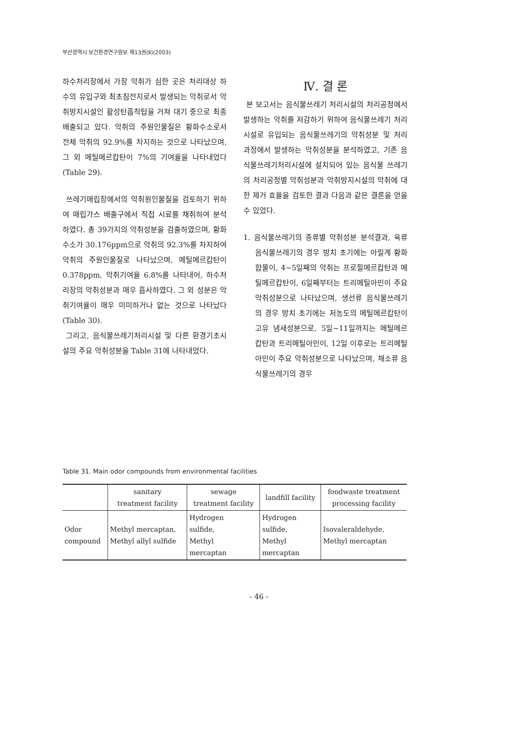부산광역시 보건환경연구원보 제13권(Ⅱ)(2003)
하수처리장에서 가장 악취가 심한 곳은 처리대상 하수의 유입구와 최초침전지로서 발생되는 악취로서 악취방지시설인 활성탄흡착탑을 거쳐 대기 중으로 최종 배출되고 있다. 악취의 주원인물질은 황화수소로서 전체 악취의 92.9%를 차지하는 것으로 나타났으며, 그 외 메틸메르캅탄이 7%의 기여율을 나타내었다(Table 29).
쓰레기매립장에서의 악취원인물질을 검토하기 위하여 매립가스 배출구에서 직접 시료를 채취하여 분석하였다. 총 39가지의 악취성분을 검출하였으며, 황화수소가 30.176ppm으로 악취의 92.3%를 차지하여 악취의 주원인물질로 나타났으며, 메틸메르캅탄이 0.378ppm, 악취기여율 6.8%를 나타내어, 하수처리장의 악취성분과 매우 흡사하였다. 그 외 성분은 악취기여율이 매우 미미하거나 없는 것으로 나타났다(Table 30).
그리고, 음식물쓰레기처리시설 및 다른 환경기초시설의 주요 악취성분을 Table 31에 나타내었다.
Ⅳ. 결 론
본 보고서는 음식물쓰레기 처리시설의 처리공정에서 발생하는 악취를 저감하기 위하여 음식물쓰레기 처리시설로 유입되는 음식물쓰레기의 악취성분 및 처리 과정에서 발생하는 악취성분을 분석하였고, 기존 음식물쓰레기처리시설에 설치되어 있는 음식물 쓰레기의 처리공정별 악취성분과 악취방지시설의 악취에 대한 제거 효율을 검토한 결과 다음과 같은 결론을 얻을 수 있었다.
1. 음식물쓰레기의 종류별 악취성분 분석결과, 육류 음식물쓰레기의 경우 방치 초기에는 아릴계 황화합물이, 4~5일째의 악취는 프로필메르캅탄과 메틸메르캅탄이, 6일째부터는 트리메틸아민이 주요 악취성분으로 나타났으며, 생선류 음식물쓰레기의 경우 방치 초기에는 저농도의 메틸메르캅탄이 고유 냄새성분으로, 5일~11일까지는 메틸메르캅탄과 트리메틸아민이, 12일 이후로는 트리메틸아민이 주요 악취성분으로 나타났으며, 채소류 음식물쓰레기의 경우
Table 31. Main odor compounds from environmental facilities
| | sanitary treatment facility | sewage treatment facility | landfill facility | foodwaste treatment processing facility |
| --- | --- | --- | --- | --- |
| Odor compound | Methyl mercaptan, Methyl allyl sulfide | Hydrogen sulfide, Methyl mercaptan | Hydrogen sulfide, Methyl mercaptan | Isovaleraldehyde, Methyl mercaptan |
- 46 -